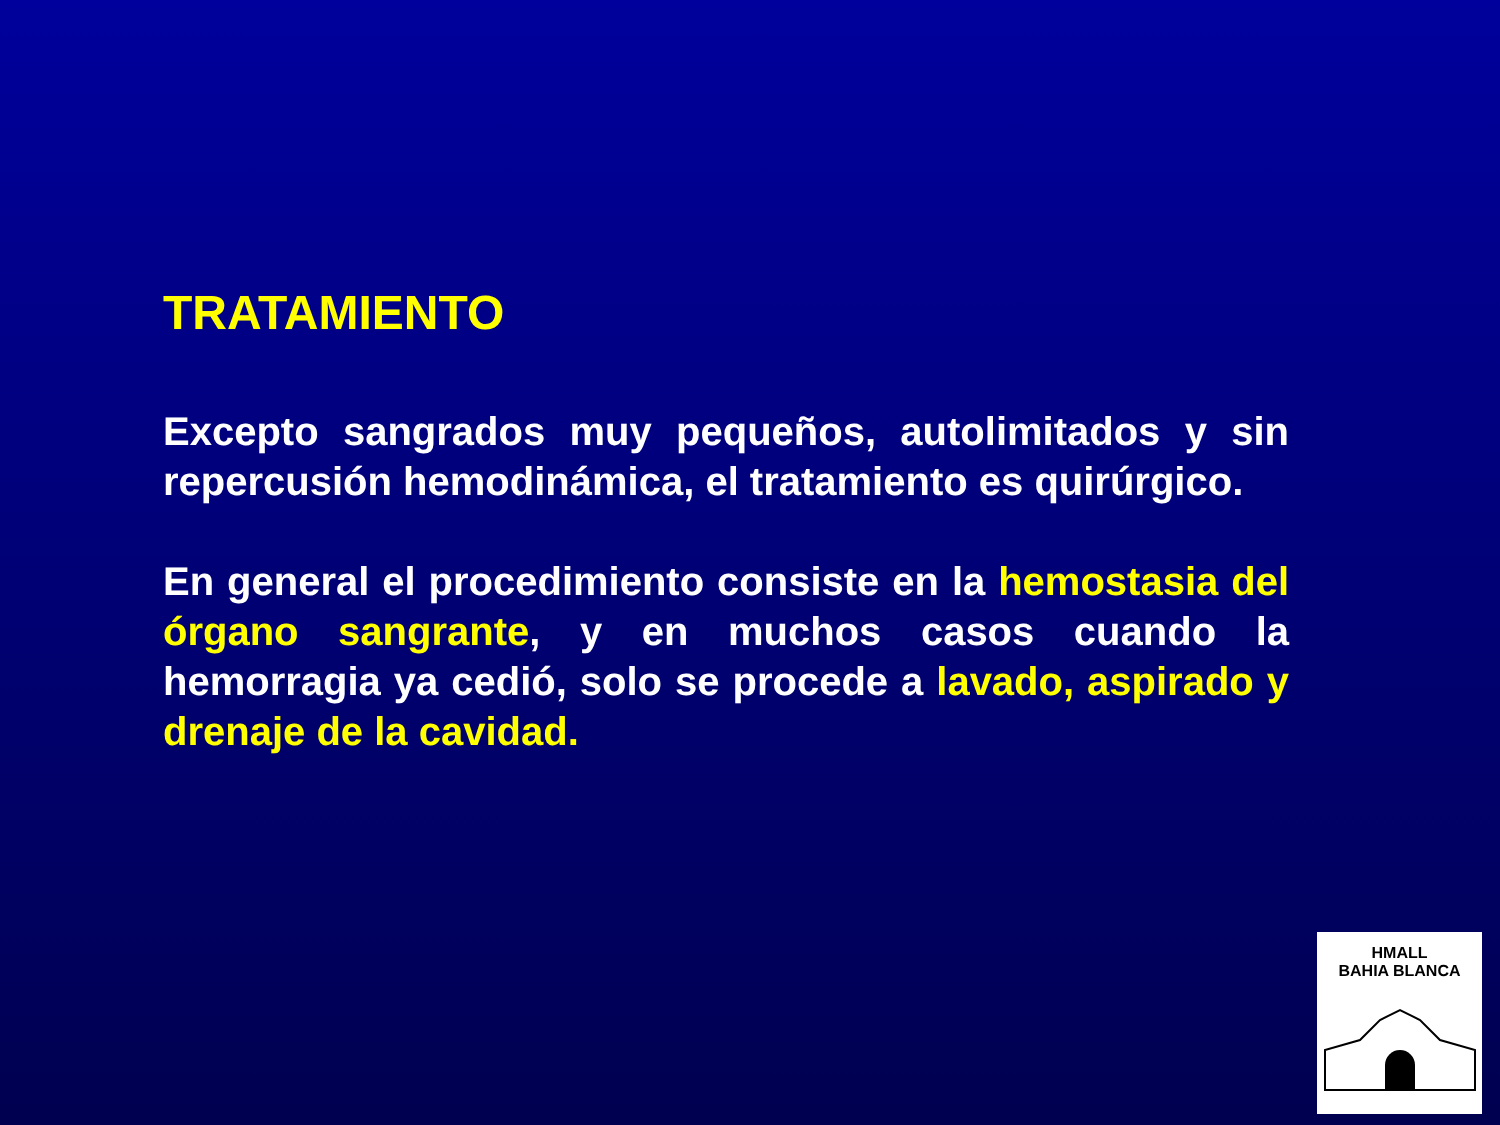TRATAMIENTO
Excepto sangrados muy pequeños, autolimitados y sin repercusión hemodinámica, el tratamiento es quirúrgico.
En general el procedimiento consiste en la hemostasia del órgano sangrante, y en muchos casos cuando la hemorragia ya cedió, solo se procede a lavado, aspirado y drenaje de la cavidad.
HMALL
BAHIA BLANCA